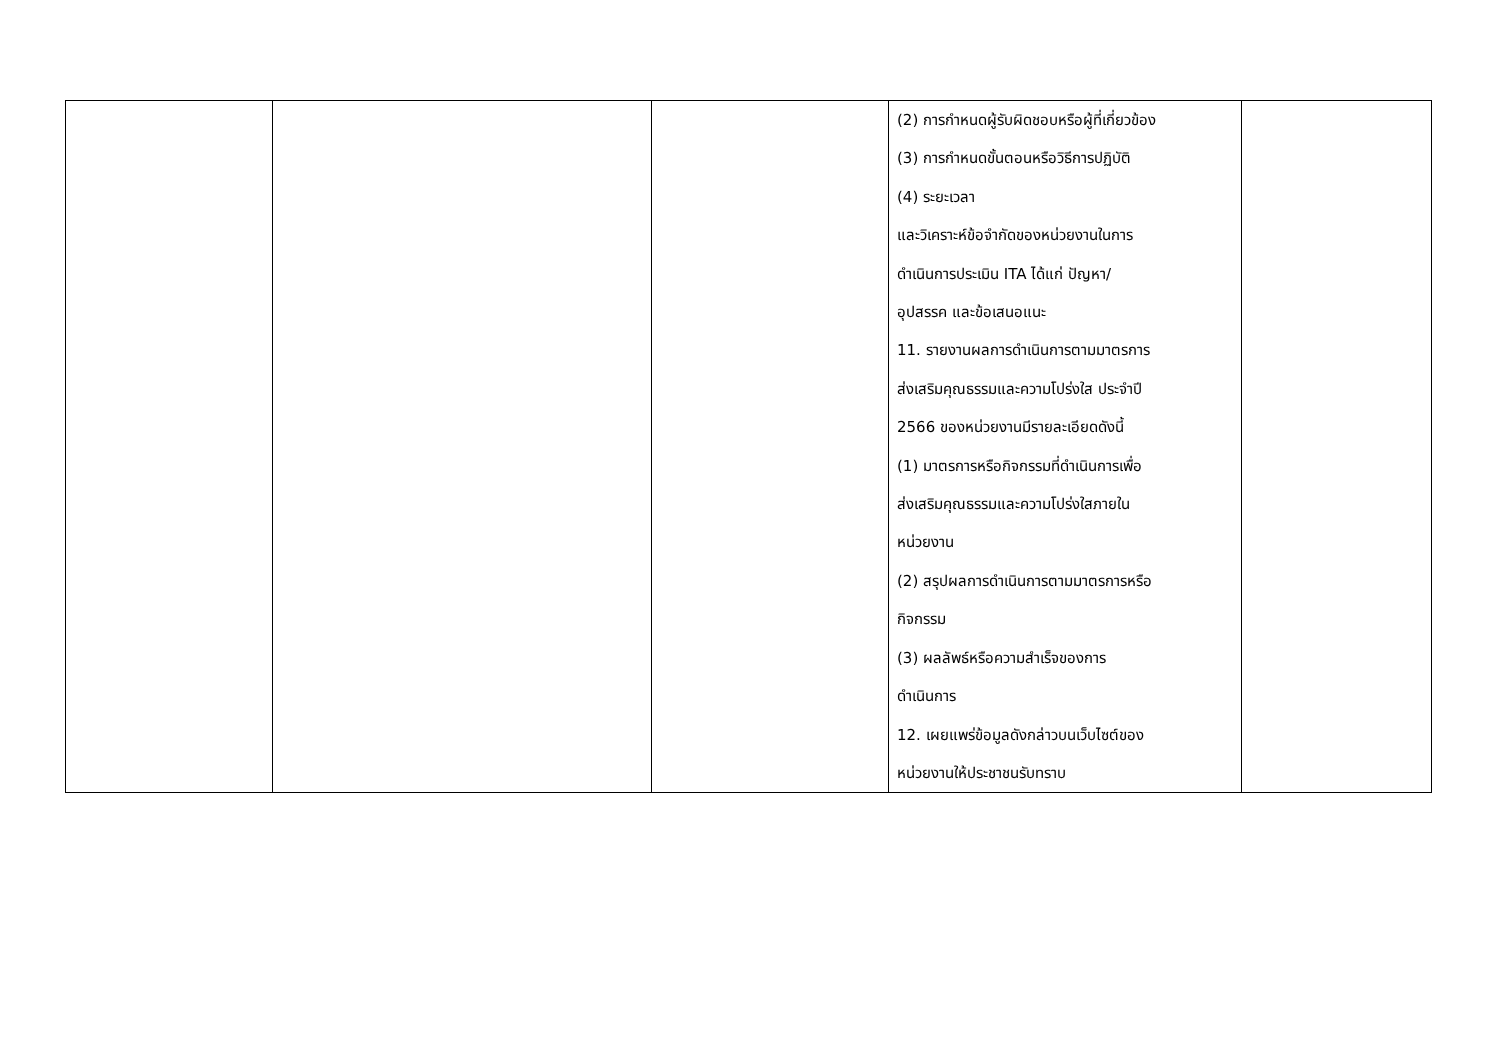| | | | (2) การกำหนดผู้รับผิดชอบหรือผู้ที่เกี่ยวข้อง (3) การกำหนดขั้นตอนหรือวิธีการปฏิบัติ (4) ระยะเวลา และวิเคราะห์ข้อจำกัดของหน่วยงานในการ ดำเนินการประเมิน ITA ได้แก่ ปัญหา/ อุปสรรค และข้อเสนอแนะ 11. รายงานผลการดำเนินการตามมาตรการ ส่งเสริมคุณธรรมและความโปร่งใส ประจำปี 2566 ของหน่วยงานมีรายละเอียดดังนี้ (1) มาตรการหรือกิจกรรมที่ดำเนินการเพื่อ ส่งเสริมคุณธรรมและความโปร่งใสภายใน หน่วยงาน (2) สรุปผลการดำเนินการตามมาตรการหรือ กิจกรรม (3) ผลลัพธ์หรือความสำเร็จของการ ดำเนินการ 12. เผยแพร่ข้อมูลดังกล่าวบนเว็บไซต์ของ หน่วยงานให้ประชาชนรับทราบ | |